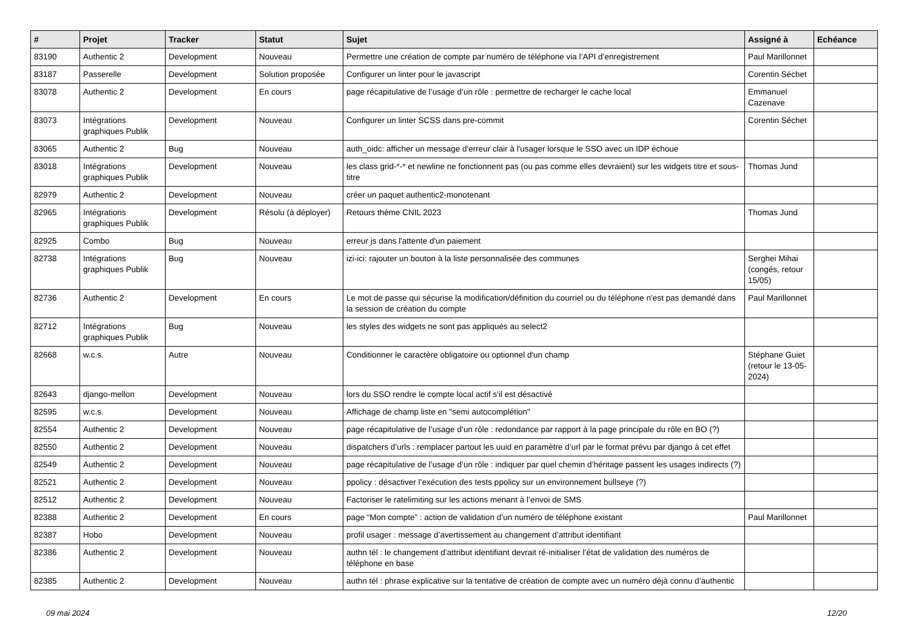| # | Projet | Tracker | Statut | Sujet | Assigné à | Echéance |
| --- | --- | --- | --- | --- | --- | --- |
| 83190 | Authentic 2 | Development | Nouveau | Permettre une création de compte par numéro de téléphone via l’API d’enregistrement | Paul Marillonnet | |
| 83187 | Passerelle | Development | Solution proposée | Configurer un linter pour le javascript | Corentin Séchet | |
| 83078 | Authentic 2 | Development | En cours | page récapitulative de l’usage d’un rôle : permettre de recharger le cache local | Emmanuel Cazenave | |
| 83073 | Intégrations graphiques Publik | Development | Nouveau | Configurer un linter SCSS dans pre-commit | Corentin Séchet | |
| 83065 | Authentic 2 | Bug | Nouveau | auth_oidc: afficher un message d'erreur clair à l'usager lorsque le SSO avec un IDP échoue | | |
| 83018 | Intégrations graphiques Publik | Development | Nouveau | les class grid-*-* et newline ne fonctionnent pas (ou pas comme elles devraient) sur les widgets titre et sous-titre | Thomas Jund | |
| 82979 | Authentic 2 | Development | Nouveau | créer un paquet authentic2-monotenant | | |
| 82965 | Intégrations graphiques Publik | Development | Résolu (à déployer) | Retours thème CNIL 2023 | Thomas Jund | |
| 82925 | Combo | Bug | Nouveau | erreur js dans l'attente d'un paiement | | |
| 82738 | Intégrations graphiques Publik | Bug | Nouveau | izi-ici: rajouter un bouton à la liste personnalisée des communes | Serghei Mihai (congés, retour 15/05) | |
| 82736 | Authentic 2 | Development | En cours | Le mot de passe qui sécurise la modification/définition du courriel ou du téléphone n'est pas demandé dans la session de création du compte | Paul Marillonnet | |
| 82712 | Intégrations graphiques Publik | Bug | Nouveau | les styles des widgets ne sont pas appliqués au select2 | | |
| 82668 | w.c.s. | Autre | Nouveau | Conditionner le caractère obligatoire ou optionnel d'un champ | Stéphane Guiet (retour le 13-05-2024) | |
| 82643 | django-mellon | Development | Nouveau | lors du SSO rendre le compte local actif s'il est désactivé | | |
| 82595 | w.c.s. | Development | Nouveau | Affichage de champ liste en "semi autocomplétion" | | |
| 82554 | Authentic 2 | Development | Nouveau | page récapitulative de l’usage d’un rôle : redondance par rapport à la page principale du rôle en BO (?) | | |
| 82550 | Authentic 2 | Development | Nouveau | dispatchers d’urls : remplacer partout les uuid en paramètre d’url par le format prévu par django à cet effet | | |
| 82549 | Authentic 2 | Development | Nouveau | page récapitulative de l’usage d’un rôle : indiquer par quel chemin d’héritage passent les usages indirects (?) | | |
| 82521 | Authentic 2 | Development | Nouveau | ppolicy : désactiver l’exécution des tests ppolicy sur un environnement bullseye (?) | | |
| 82512 | Authentic 2 | Development | Nouveau | Factoriser le ratelimiting sur les actions menant à l’envoi de SMS | | |
| 82388 | Authentic 2 | Development | En cours | page “Mon compte” : action de validation d’un numéro de téléphone existant | Paul Marillonnet | |
| 82387 | Hobo | Development | Nouveau | profil usager : message d’avertissement au changement d’attribut identifiant | | |
| 82386 | Authentic 2 | Development | Nouveau | authn tél : le changement d’attribut identifiant devrait ré-initialiser l’état de validation des numéros de téléphone en base | | |
| 82385 | Authentic 2 | Development | Nouveau | authn tél : phrase explicative sur la tentative de création de compte avec un numéro déjà connu d’authentic | | |
09 mai 2024 12/20